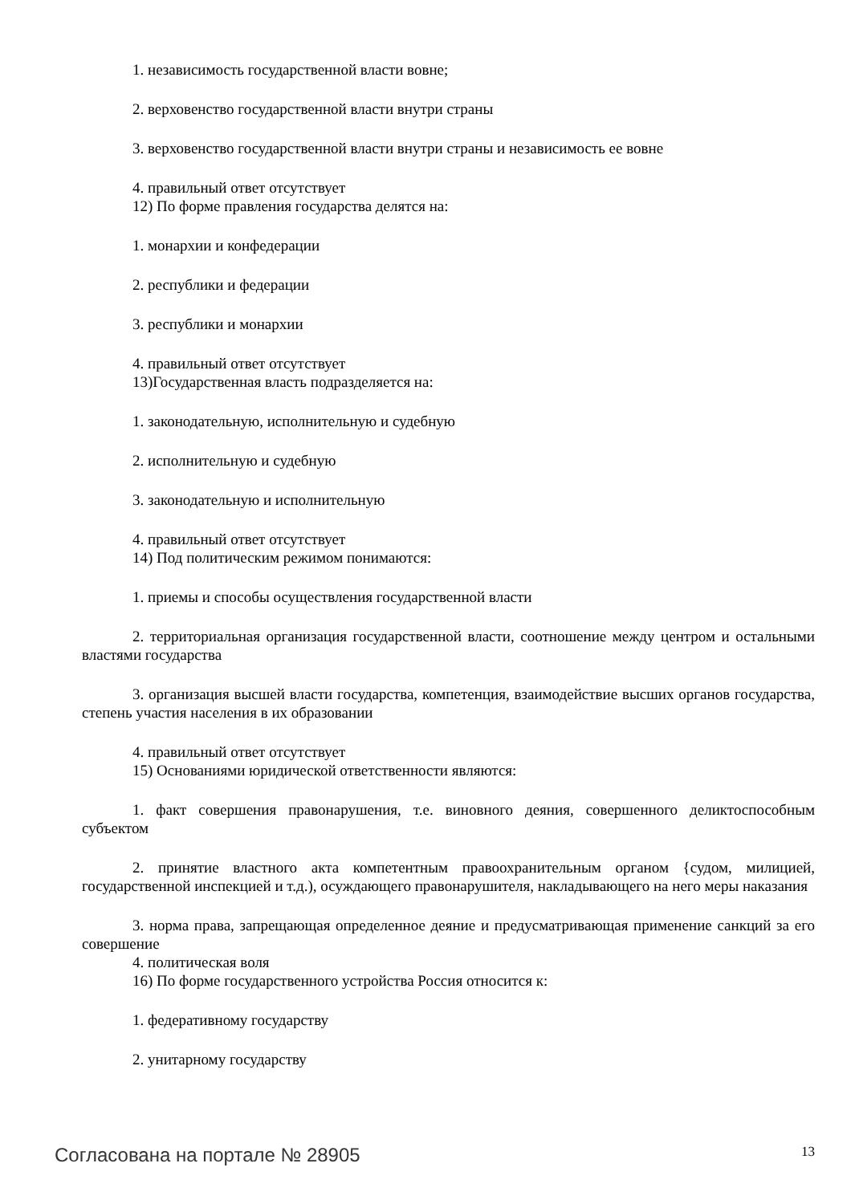1. независимость государственной власти вовне;
2. верховенство государственной власти внутри страны
3. верховенство государственной власти внутри страны и независимость ее вовне
4. правильный ответ отсутствует
12) По форме правления государства делятся на:
1. монархии и конфедерации
2. республики и федерации
3. республики и монархии
4. правильный ответ отсутствует
13)Государственная власть подразделяется на:
1. законодательную, исполнительную и судебную
2. исполнительную и судебную
3. законодательную и исполнительную
4. правильный ответ отсутствует
14) Под политическим режимом понимаются:
1. приемы и способы осуществления государственной власти
2. территориальная организация государственной власти, соотношение между центром и остальными властями государства
3. организация высшей власти государства, компетенция, взаимодействие высших органов государства, степень участия населения в их образовании
4. правильный ответ отсутствует
15) Основаниями юридической ответственности являются:
1. факт совершения правонарушения, т.е. виновного деяния, совершенного деликтоспособным субъектом
2. принятие властного акта компетентным правоохранительным органом {судом, милицией, государственной инспекцией и т.д.), осуждающего правонарушителя, накладывающего на него меры наказания
3. норма права, запрещающая определенное деяние и предусматривающая применение санкций за его совершение
4. политическая воля
16) По форме государственного устройства Россия относится к:
1. федеративному государству
2. унитарному государству
Согласована на портале № 28905 13